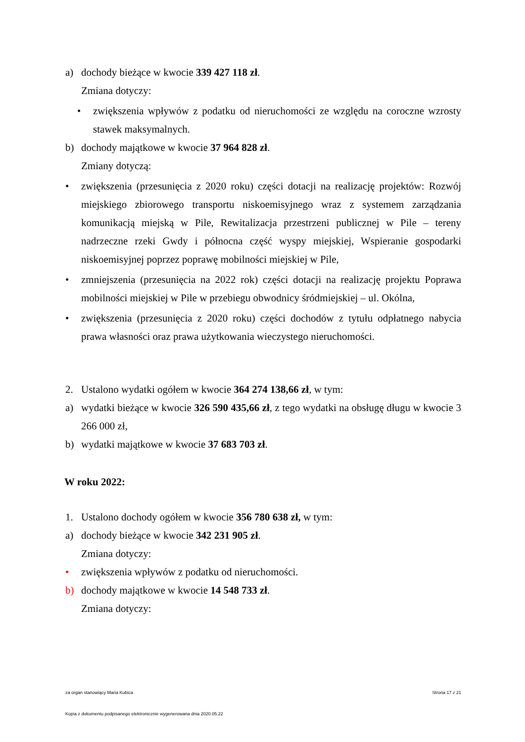a) dochody bieżące w kwocie 339 427 118 zł.
Zmiana dotyczy:
• zwiększenia wpływów z podatku od nieruchomości ze względu na coroczne wzrosty stawek maksymalnych.
b) dochody majątkowe w kwocie 37 964 828 zł.
Zmiany dotyczą:
• zwiększenia (przesunięcia z 2020 roku) części dotacji na realizację projektów: Rozwój miejskiego zbiorowego transportu niskoemisyjnego wraz z systemem zarządzania komunikacją miejską w Pile, Rewitalizacja przestrzeni publicznej w Pile – tereny nadrzeczne rzeki Gwdy i północna część wyspy miejskiej, Wspieranie gospodarki niskoemisyjnej poprzez poprawę mobilności miejskiej w Pile,
• zmniejszenia (przesunięcia na 2022 rok) części dotacji na realizację projektu Poprawa mobilności miejskiej w Pile w przebiegu obwodnicy śródmiejskiej – ul. Okólna,
• zwiększenia (przesunięcia z 2020 roku) części dochodów z tytułu odpłatnego nabycia prawa własności oraz prawa użytkowania wieczystego nieruchomości.
2. Ustalono wydatki ogółem w kwocie 364 274 138,66 zł, w tym:
a) wydatki bieżące w kwocie 326 590 435,66 zł, z tego wydatki na obsługę długu w kwocie 3 266 000 zł,
b) wydatki majątkowe w kwocie 37 683 703 zł.
W roku 2022:
1. Ustalono dochody ogółem w kwocie 356 780 638 zł, w tym:
a) dochody bieżące w kwocie 342 231 905 zł.
Zmiana dotyczy:
• zwiększenia wpływów z podatku od nieruchomości.
b) dochody majątkowe w kwocie 14 548 733 zł.
Zmiana dotyczy:
za organ stanowiący Maria Kubica Strona 17 z 21
Kopia z dokumentu podpisanego elektronicznie wygenerowana dnia 2020.05.22